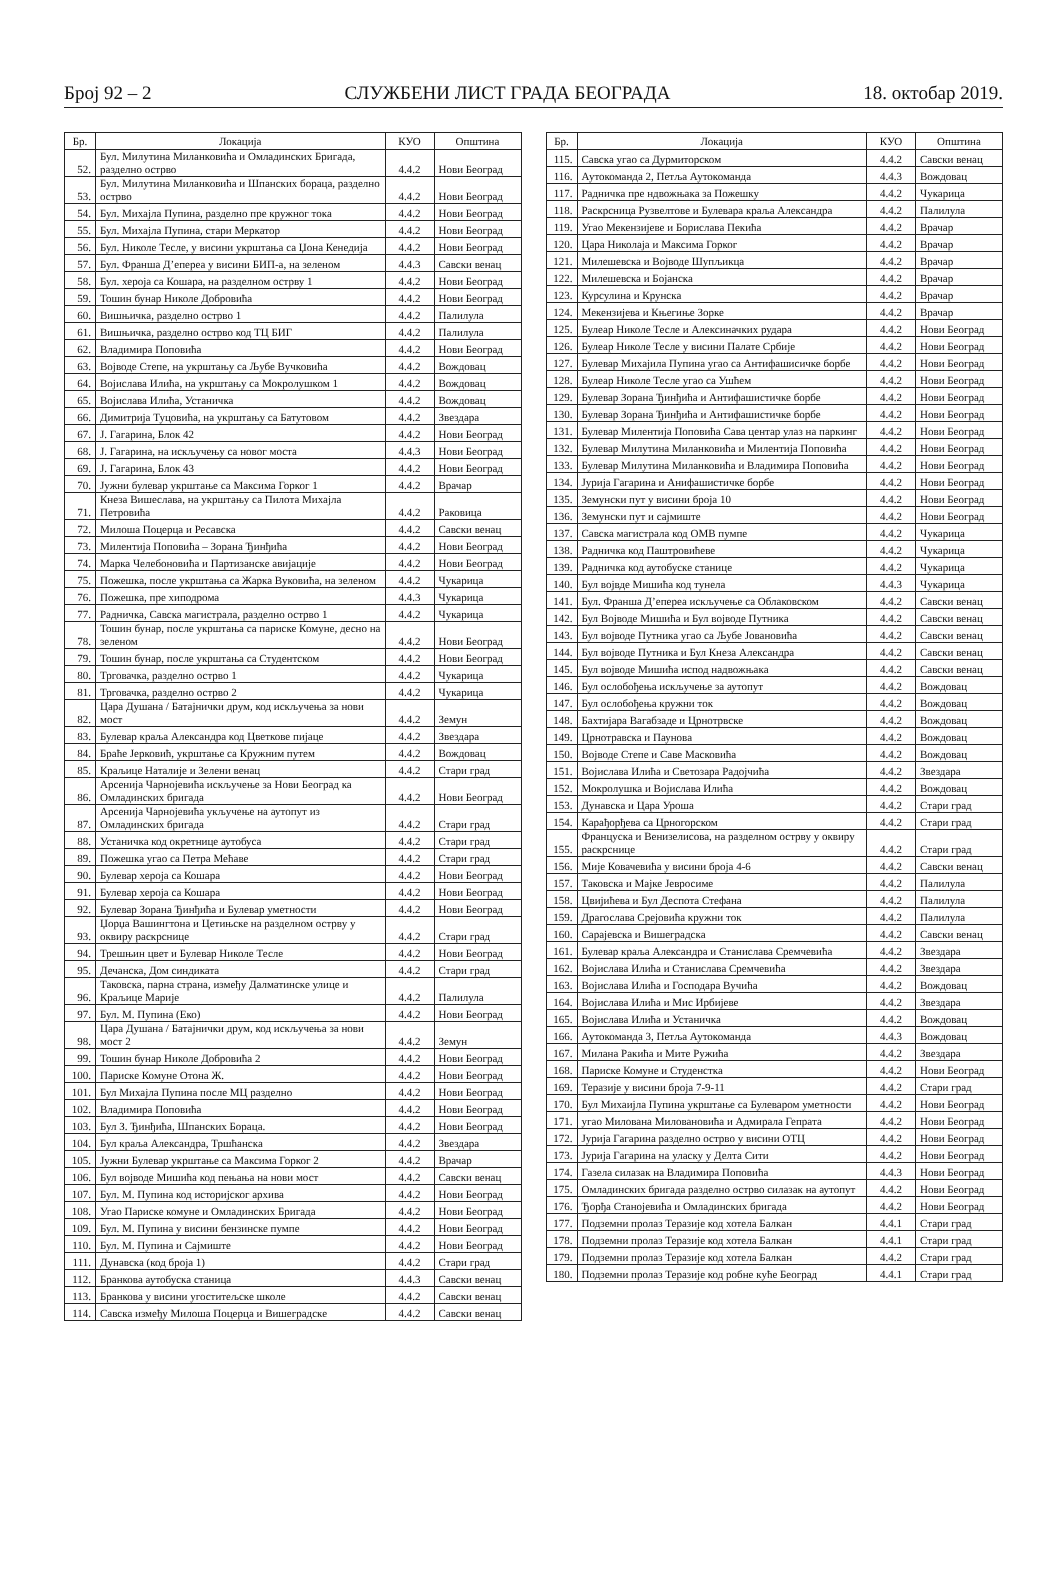Број 92 – 2 СЛУЖБЕНИ ЛИСТ ГРАДА БЕОГРАДА 18. oктобар 2019.
| Бр. | Локација | КУО | Општина |
| --- | --- | --- | --- |
| 52. | Бул. Милутина Миланковића и Омладинских Бригада, разделно острво | 4.4.2 | Нови Београд |
| 53. | Бул. Милутина Миланковића и Шпанских бораца, разделно острво | 4.4.2 | Нови Београд |
| 54. | Бул. Михајла Пупина, разделно пре кружног тока | 4.4.2 | Нови Београд |
| 55. | Бул. Михајла Пупина, стари Меркатор | 4.4.2 | Нови Београд |
| 56. | Бул. Николе Тесле, у висини укрштања са Џона Кенедија | 4.4.2 | Нови Београд |
| 57. | Бул. Франша Д’епереа у висини БИП-а, на зеленом | 4.4.3 | Савски венац |
| 58. | Бул. хероја са Кошара, на разделном острву 1 | 4.4.2 | Нови Београд |
| 59. | Тошин бунар Николе Добровића | 4.4.2 | Нови Београд |
| 60. | Вишњичка, разделно острво 1 | 4.4.2 | Палилула |
| 61. | Вишњичка, разделно острво код ТЦ БИГ | 4.4.2 | Палилула |
| 62. | Владимира Поповића | 4.4.2 | Нови Београд |
| 63. | Војводе Степе, на укрштању са Љубе Вучковића | 4.4.2 | Вождовац |
| 64. | Војислава Илића, на укрштању са Мокролушком 1 | 4.4.2 | Вождовац |
| 65. | Војислава Илића, Устаничка | 4.4.2 | Вождовац |
| 66. | Димитрија Туцовића, на укрштању са Батутовом | 4.4.2 | Звездара |
| 67. | Ј. Гагарина, Блок 42 | 4.4.2 | Нови Београд |
| 68. | Ј. Гагарина, на искључењу са новог моста | 4.4.3 | Нови Београд |
| 69. | Ј. Гагарина, Блок 43 | 4.4.2 | Нови Београд |
| 70. | Јужни булевар укрштање са Максима Горког 1 | 4.4.2 | Врачар |
| 71. | Кнеза Вишеслава, на укрштању са Пилота Михајла Петровића | 4.4.2 | Раковица |
| 72. | Милоша Поцерца и Ресавска | 4.4.2 | Савски венац |
| 73. | Милентија Поповића – Зорана Ђинђића | 4.4.2 | Нови Београд |
| 74. | Марка Челебоновића и Партизанске авијације | 4.4.2 | Нови Београд |
| 75. | Пожешка, после укрштања са Жарка Вуковића, на зеленом | 4.4.2 | Чукарица |
| 76. | Пожешка, пре хиподрома | 4.4.3 | Чукарица |
| 77. | Радничка, Савска магистрала, разделно острво 1 | 4.4.2 | Чукарица |
| 78. | Тошин бунар, после укрштања са париске Комуне, десно на зеленом | 4.4.2 | Нови Београд |
| 79. | Тошин бунар, после укрштања са Студентском | 4.4.2 | Нови Београд |
| 80. | Трговачка, разделно острво 1 | 4.4.2 | Чукарица |
| 81. | Трговачка, разделно острво 2 | 4.4.2 | Чукарица |
| 82. | Цара Душана / Батајнички друм, код искључења за нови мост | 4.4.2 | Земун |
| 83. | Булевар краља Александра код Цветкове пијаце | 4.4.2 | Звездара |
| 84. | Браће Јерковић, укрштање са Кружним путем | 4.4.2 | Вождовац |
| 85. | Краљице Наталије и Зелени венац | 4.4.2 | Стари град |
| 86. | Арсенија Чарнојевића искључење за Нови Београд ка Омладинских бригада | 4.4.2 | Нови Београд |
| 87. | Арсенија Чарнојевића укључење на аутопут из Омладинских бригада | 4.4.2 | Стари град |
| 88. | Устаничка код окретнице аутобуса | 4.4.2 | Стари град |
| 89. | Пожешка угао са Петра Мећаве | 4.4.2 | Стари град |
| 90. | Булевар хероја са Кошара | 4.4.2 | Нови Београд |
| 91. | Булевар хероја са Кошара | 4.4.2 | Нови Београд |
| 92. | Булевар Зорана Ђинђића и Булевар уметности | 4.4.2 | Нови Београд |
| 93. | Џорџа Вашингтона и Цетињске на разделном острву у оквиру раскрснице | 4.4.2 | Стари град |
| 94. | Трешњин цвет и Булевар Николе Тесле | 4.4.2 | Нови Београд |
| 95. | Дечанска, Дом синдиката | 4.4.2 | Стари град |
| 96. | Таковска, парна страна, између Далматинске улице и Краљице Марије | 4.4.2 | Палилула |
| 97. | Бул. М. Пупина (Еко) | 4.4.2 | Нови Београд |
| 98. | Цара Душана / Батајнички друм, код искључења за нови мост 2 | 4.4.2 | Земун |
| 99. | Тошин бунар Николе Добровића 2 | 4.4.2 | Нови Београд |
| 100. | Париске Комуне Отона Ж. | 4.4.2 | Нови Београд |
| 101. | Бул Михајла Пупина после МЦ разделно | 4.4.2 | Нови Београд |
| 102. | Владимира Поповића | 4.4.2 | Нови Београд |
| 103. | Бул З. Ђинђића, Шпанских Бораца. | 4.4.2 | Нови Београд |
| 104. | Бул краља Александра, Тршћанска | 4.4.2 | Звездара |
| 105. | Јужни Булевар укрштање са Максима Горког 2 | 4.4.2 | Врачар |
| 106. | Бул војводе Мишића код пењања на нови мост | 4.4.2 | Савски венац |
| 107. | Бул. М. Пупина код историјског архива | 4.4.2 | Нови Београд |
| 108. | Угао Париске комуне и Омладинских Бригада | 4.4.2 | Нови Београд |
| 109. | Бул. М. Пупина у висини бензинске пумпе | 4.4.2 | Нови Београд |
| 110. | Бул. М. Пупина и Сајмиште | 4.4.2 | Нови Београд |
| 111. | Дунавска (код броја 1) | 4.4.2 | Стари град |
| 112. | Бранкова аутобуска станица | 4.4.3 | Савски венац |
| 113. | Бранкова у висини угоститељске школе | 4.4.2 | Савски венац |
| 114. | Савска између Милоша Поцерца и Вишеградске | 4.4.2 | Савски венац |
| Бр. | Локација | КУО | Општина |
| --- | --- | --- | --- |
| 115. | Савска угао са Дурмиторском | 4.4.2 | Савски венац |
| 116. | Аутокоманда 2, Петља Аутокоманда | 4.4.3 | Вождовац |
| 117. | Радничка пре ндвожњака за Пожешку | 4.4.2 | Чукарица |
| 118. | Раскрсница Рузвелтове и Булевара краља Александра | 4.4.2 | Палилула |
| 119. | Угао Мекензијеве и Борислава Пекића | 4.4.2 | Врачар |
| 120. | Цара Николаја и Максима Горког | 4.4.2 | Врачар |
| 121. | Милешевска и Војводе Шупљикца | 4.4.2 | Врачар |
| 122. | Милешевска и Бојанска | 4.4.2 | Врачар |
| 123. | Курсулина и Крунска | 4.4.2 | Врачар |
| 124. | Мекензијева и Књегиње Зорке | 4.4.2 | Врачар |
| 125. | Булеар Николе Тесле и Алексиначких рудара | 4.4.2 | Нови Београд |
| 126. | Булеар Николе Тесле у висини Палате Србије | 4.4.2 | Нови Београд |
| 127. | Булевар Михајила Пупина угао са Антифашисичке борбе | 4.4.2 | Нови Београд |
| 128. | Булеар Николе Тесле угао са Ушћем | 4.4.2 | Нови Београд |
| 129. | Булевар Зорана Ђинђића и Антифашистичке борбе | 4.4.2 | Нови Београд |
| 130. | Булевар Зорана Ђинђића и Антифашистичке борбе | 4.4.2 | Нови Београд |
| 131. | Булевар Милентија Поповића Сава центар улаз на паркинг | 4.4.2 | Нови Београд |
| 132. | Булевар Милутина Миланковића и Милентија Поповића | 4.4.2 | Нови Београд |
| 133. | Булевар Милутина Миланковића и Владимира Поповића | 4.4.2 | Нови Београд |
| 134. | Јурија Гагарина и Анифашистичке борбе | 4.4.2 | Нови Београд |
| 135. | Земунски пут у висини броја 10 | 4.4.2 | Нови Београд |
| 136. | Земунски пут и сајмиште | 4.4.2 | Нови Београд |
| 137. | Савска магистрала код ОМВ пумпе | 4.4.2 | Чукарица |
| 138. | Радничка код Паштровићеве | 4.4.2 | Чукарица |
| 139. | Радничка код аутобуске станице | 4.4.2 | Чукарица |
| 140. | Бул војвде Мишића код тунела | 4.4.3 | Чукарица |
| 141. | Бул. Франша Д’епереа искључење са Облаковском | 4.4.2 | Савски венац |
| 142. | Бул Војводе Мишића и Бул војводе Путника | 4.4.2 | Савски венац |
| 143. | Бул војводе Путника угао са Љубе Јовановића | 4.4.2 | Савски венац |
| 144. | Бул војводе Путника и Бул Кнеза Александра | 4.4.2 | Савски венац |
| 145. | Бул војводе Мишића испод надвожњака | 4.4.2 | Савски венац |
| 146. | Бул ослобођења искључење за аутопут | 4.4.2 | Вождовац |
| 147. | Бул ослобођења кружни ток | 4.4.2 | Вождовац |
| 148. | Бахтијара Вагабзаде и Црнотрвске | 4.4.2 | Вождовац |
| 149. | Црнотравска и Паунова | 4.4.2 | Вождовац |
| 150. | Војводе Степе и Саве Масковића | 4.4.2 | Вождовац |
| 151. | Војислава Илића и Светозара Радојчића | 4.4.2 | Звездара |
| 152. | Мокролушка и Војислава Илића | 4.4.2 | Вождовац |
| 153. | Дунавска и Цара Уроша | 4.4.2 | Стари град |
| 154. | Карађорђева са Црногорском | 4.4.2 | Стари град |
| 155. | Француска и Венизелисова, на разделном острву у оквиру раскрснице | 4.4.2 | Стари град |
| 156. | Мије Ковачевића у висини броја 4-6 | 4.4.2 | Савски венац |
| 157. | Таковска и Мајке Јевросиме | 4.4.2 | Палилула |
| 158. | Цвијићева и Бул Деспота Стефана | 4.4.2 | Палилула |
| 159. | Драгослава Срејовића кружни ток | 4.4.2 | Палилула |
| 160. | Сарајевска и Вишеградска | 4.4.2 | Савски венац |
| 161. | Булевар краља Александра и Станислава Сремчевића | 4.4.2 | Звездара |
| 162. | Војислава Илића и Станислава Сремчевића | 4.4.2 | Звездара |
| 163. | Војислава Илића и Господара Вучића | 4.4.2 | Вождовац |
| 164. | Војислава Илића и Мис Ирбијеве | 4.4.2 | Звездара |
| 165. | Војислава Илића и Устаничка | 4.4.2 | Вождовац |
| 166. | Аутокоманда 3, Петља Аутокоманда | 4.4.3 | Вождовац |
| 167. | Милана Ракића и Мите Ружића | 4.4.2 | Звездара |
| 168. | Париске Комуне и Студенстка | 4.4.2 | Нови Београд |
| 169. | Теразије у висини броја 7-9-11 | 4.4.2 | Стари град |
| 170. | Бул Михаијла Пупина укрштање са Булеваром уметности | 4.4.2 | Нови Београд |
| 171. | угао Милована Миловановића и Адмирала Гепрата | 4.4.2 | Нови Београд |
| 172. | Јурија Гагарина разделно острво у висини ОТЦ | 4.4.2 | Нови Београд |
| 173. | Јурија Гагарина на уласку у Делта Сити | 4.4.2 | Нови Београд |
| 174. | Газела силазак на Владимира Поповића | 4.4.3 | Нови Београд |
| 175. | Омладинских бригада разделно острво силазак на аутопут | 4.4.2 | Нови Београд |
| 176. | Ђорђа Станојевића и Омладинских бригада | 4.4.2 | Нови Београд |
| 177. | Подземни пролаз Теразије код хотела Балкан | 4.4.1 | Стари град |
| 178. | Подземни пролаз Теразије код хотела Балкан | 4.4.1 | Стари град |
| 179. | Подземни пролаз Теразије код хотела Балкан | 4.4.2 | Стари град |
| 180. | Подземни пролаз Теразије код робне куће Београд | 4.4.1 | Стари град |